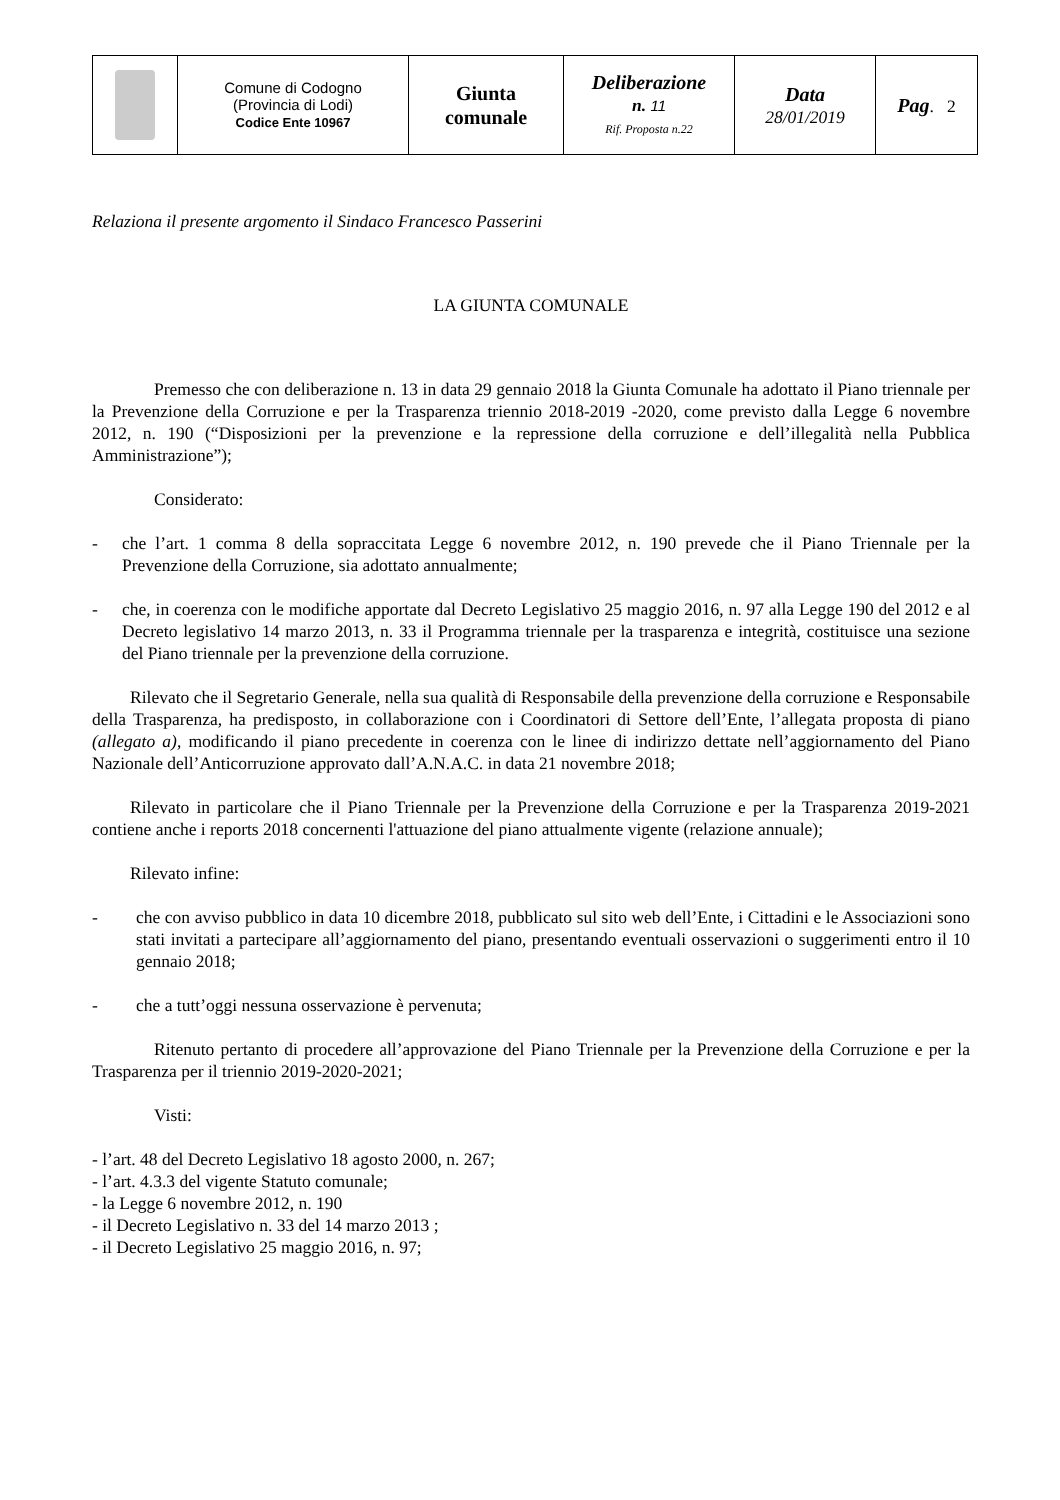| | Comune di Codogno (Provincia di Lodi) Codice Ente 10967 | Giunta comunale | Deliberazione n. 11 Rif. Proposta n.22 | Data 28/01/2019 | Pag . 2 |
Relaziona il presente argomento il Sindaco Francesco Passerini
LA GIUNTA COMUNALE
Premesso che con deliberazione n. 13 in data 29 gennaio 2018 la Giunta Comunale ha adottato il Piano triennale per la Prevenzione della Corruzione e per la Trasparenza triennio 2018-2019 -2020, come previsto dalla Legge 6 novembre 2012, n. 190 (“Disposizioni per la prevenzione e la repressione della corruzione e dell’illegalità nella Pubblica Amministrazione”);
Considerato:
- che l’art. 1 comma 8 della sopraccitata Legge 6 novembre 2012, n. 190 prevede che il Piano Triennale per la Prevenzione della Corruzione, sia adottato annualmente;
- che, in coerenza con le modifiche apportate dal Decreto Legislativo 25 maggio 2016, n. 97 alla Legge 190 del 2012 e al Decreto legislativo 14 marzo 2013, n. 33 il Programma triennale per la trasparenza e integrità, costituisce una sezione del Piano triennale per la prevenzione della corruzione.
Rilevato che il Segretario Generale, nella sua qualità di Responsabile della prevenzione della corruzione e Responsabile della Trasparenza, ha predisposto, in collaborazione con i Coordinatori di Settore dell’Ente, l’allegata proposta di piano (allegato a), modificando il piano precedente in coerenza con le linee di indirizzo dettate nell’aggiornamento del Piano Nazionale dell’Anticorruzione approvato dall’A.N.A.C. in data 21 novembre 2018;
Rilevato in particolare che il Piano Triennale per la Prevenzione della Corruzione e per la Trasparenza 2019-2021 contiene anche i reports 2018 concernenti l'attuazione del piano attualmente vigente (relazione annuale);
Rilevato infine:
- che con avviso pubblico in data 10 dicembre 2018, pubblicato sul sito web dell’Ente, i Cittadini e le Associazioni sono stati invitati a partecipare all’aggiornamento del piano, presentando eventuali osservazioni o suggerimenti entro il 10 gennaio 2018;
- che a tutt’oggi nessuna osservazione è pervenuta;
Ritenuto pertanto di procedere all’approvazione del Piano Triennale per la Prevenzione della Corruzione e per la Trasparenza per il triennio 2019-2020-2021;
Visti:
- l’art. 48 del Decreto Legislativo 18 agosto 2000, n. 267;
- l’art. 4.3.3 del vigente Statuto comunale;
- la Legge 6 novembre 2012, n. 190
- il Decreto Legislativo n. 33 del 14 marzo 2013 ;
- il Decreto Legislativo 25 maggio 2016, n. 97;